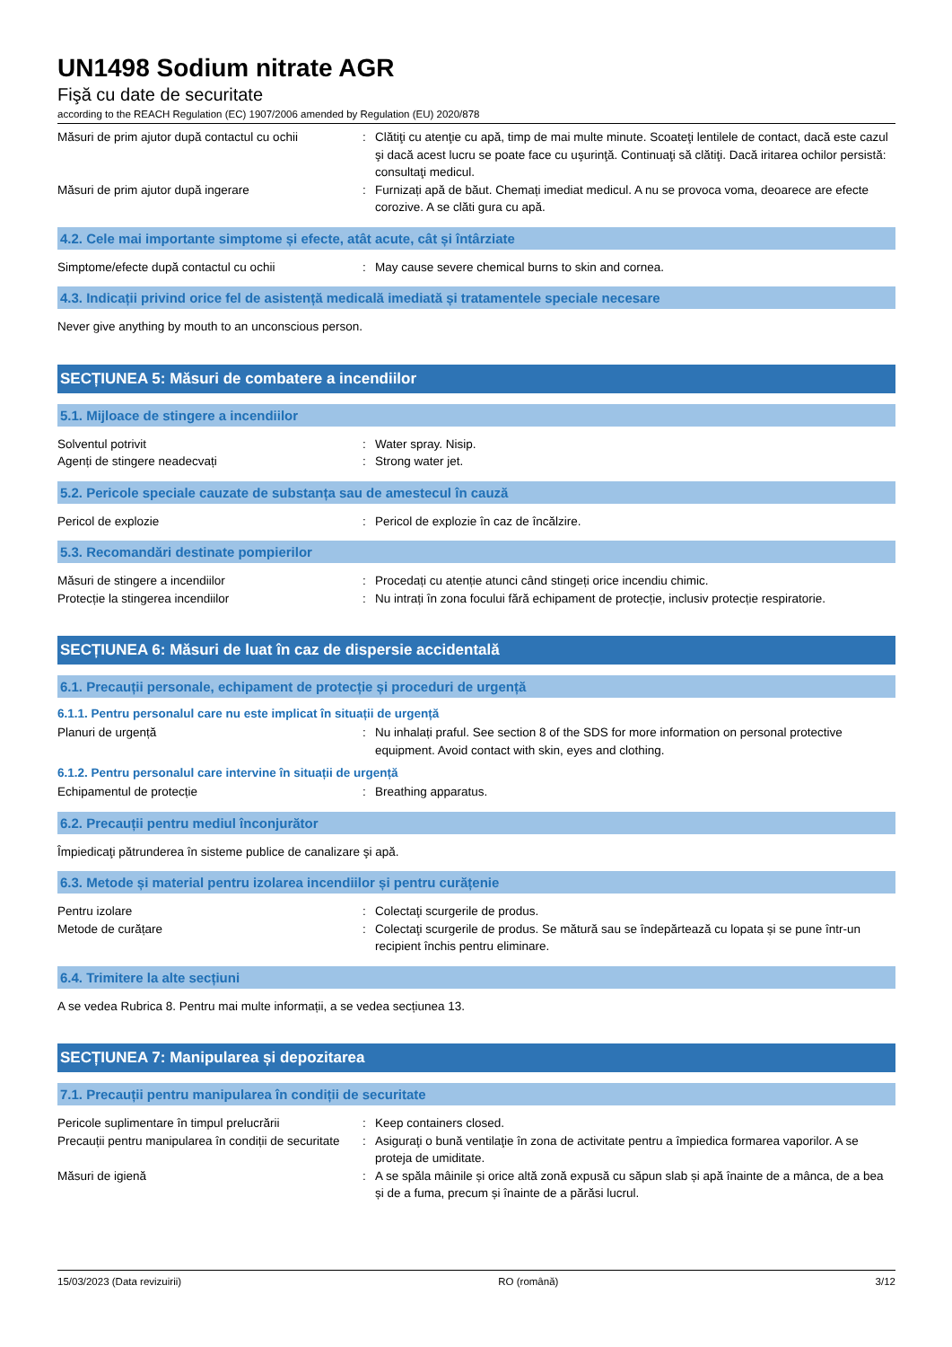UN1498 Sodium nitrate AGR
Fişă cu date de securitate
according to the REACH Regulation (EC) 1907/2006 amended by Regulation (EU) 2020/878
Măsuri de prim ajutor după contactul cu ochii
: Clătiţi cu atenţie cu apă, timp de mai multe minute. Scoateţi lentilele de contact, dacă este cazul şi dacă acest lucru se poate face cu uşurinţă. Continuaţi să clătiţi. Dacă iritarea ochilor persistă: consultaţi medicul.
Măsuri de prim ajutor după ingerare : Furnizați apă de băut. Chemați imediat medicul. A nu se provoca voma, deoarece are efecte corozive. A se clăti gura cu apă.
4.2. Cele mai importante simptome și efecte, atât acute, cât și întârziate
Simptome/efecte după contactul cu ochii : May cause severe chemical burns to skin and cornea.
4.3. Indicații privind orice fel de asistență medicală imediată și tratamentele speciale necesare
Never give anything by mouth to an unconscious person.
SECȚIUNEA 5: Măsuri de combatere a incendiilor
5.1. Mijloace de stingere a incendiilor
Solventul potrivit : Water spray. Nisip.
Agenți de stingere neadecvați : Strong water jet.
5.2. Pericole speciale cauzate de substanța sau de amestecul în cauză
Pericol de explozie : Pericol de explozie în caz de încălzire.
5.3. Recomandări destinate pompierilor
Măsuri de stingere a incendiilor : Procedați cu atenție atunci când stingeți orice incendiu chimic.
Protecție la stingerea incendiilor : Nu intrați în zona focului fără echipament de protecție, inclusiv protecție respiratorie.
SECȚIUNEA 6: Măsuri de luat în caz de dispersie accidentală
6.1. Precauții personale, echipament de protecție și proceduri de urgență
6.1.1. Pentru personalul care nu este implicat în situații de urgență
Planuri de urgență : Nu inhalați praful. See section 8 of the SDS for more information on personal protective equipment. Avoid contact with skin, eyes and clothing.
6.1.2. Pentru personalul care intervine în situații de urgență
Echipamentul de protecție : Breathing apparatus.
6.2. Precauții pentru mediul înconjurător
Împiedicaţi pătrunderea în sisteme publice de canalizare şi apă.
6.3. Metode și material pentru izolarea incendiilor și pentru curățenie
Pentru izolare : Colectaţi scurgerile de produs.
Metode de curățare : Colectaţi scurgerile de produs. Se mătură sau se îndepărtează cu lopata și se pune într-un recipient închis pentru eliminare.
6.4. Trimitere la alte secțiuni
A se vedea Rubrica 8. Pentru mai multe informații, a se vedea secțiunea 13.
SECȚIUNEA 7: Manipularea și depozitarea
7.1. Precauții pentru manipularea în condiții de securitate
Pericole suplimentare în timpul prelucrării
: Keep containers closed.
Precauții pentru manipularea în condiții de securitate
: Asiguraţi o bună ventilaţie în zona de activitate pentru a împiedica formarea vaporilor. A se proteja de umiditate.
Măsuri de igienă : A se spăla mâinile și orice altă zonă expusă cu săpun slab și apă înainte de a mânca, de a bea și de a fuma, precum și înainte de a părăsi lucrul.
15/03/2023 (Data revizuirii) RO (română) 3/12